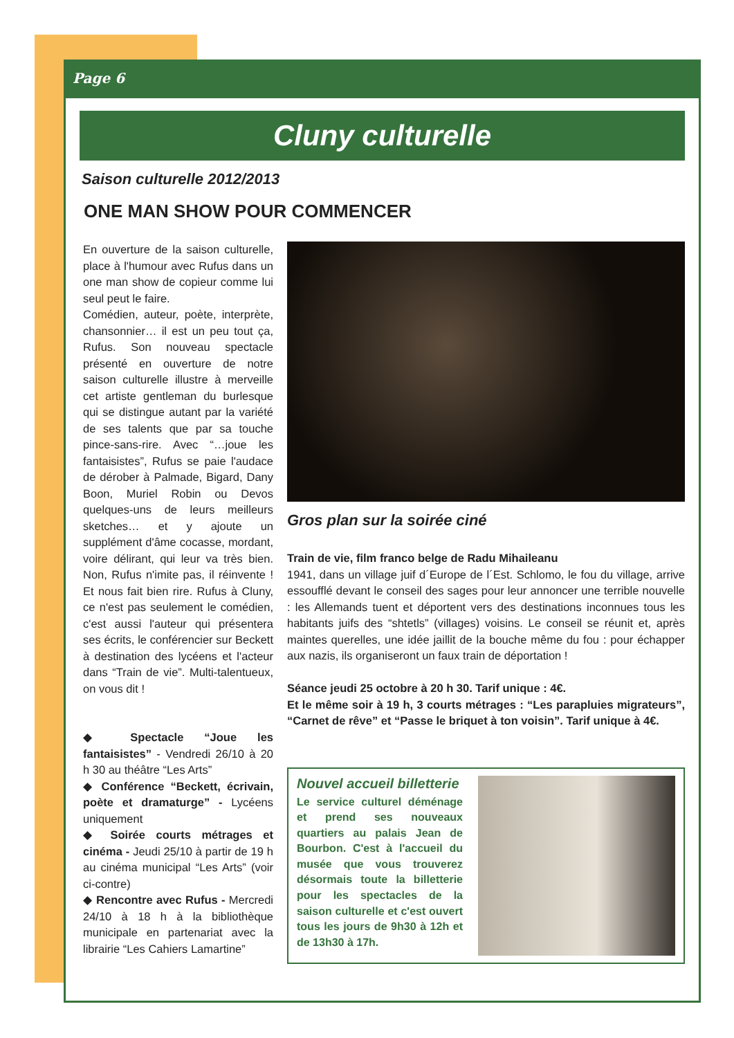Page 6
Cluny culturelle
Saison culturelle 2012/2013
ONE MAN SHOW POUR COMMENCER
En ouverture de la saison culturelle, place à l'humour avec Rufus dans un one man show de copieur comme lui seul peut le faire.
Comédien, auteur, poète, interprète, chansonnier… il est un peu tout ça, Rufus. Son nouveau spectacle présenté en ouverture de notre saison culturelle illustre à merveille cet artiste gentleman du burlesque qui se distingue autant par la variété de ses talents que par sa touche pince-sans-rire. Avec “…joue les fantaisistes”, Rufus se paie l'audace de dérober à Palmade, Bigard, Dany Boon, Muriel Robin ou Devos quelques-uns de leurs meilleurs sketches… et y ajoute un supplément d'âme cocasse, mordant, voire délirant, qui leur va très bien. Non, Rufus n'imite pas, il réinvente ! Et nous fait bien rire. Rufus à Cluny, ce n'est pas seulement le comédien, c'est aussi l'auteur qui présentera ses écrits, le conférencier sur Beckett à destination des lycéens et l'acteur dans “Train de vie”. Multi-talentueux, on vous dit !
◆ Spectacle “Joue les fantaisistes” - Vendredi 26/10 à 20 h 30 au théâtre “Les Arts”
◆ Conférence “Beckett, écrivain, poète et dramaturge” - Lycéens uniquement
◆ Soirée courts métrages et cinéma - Jeudi 25/10 à partir de 19 h au cinéma municipal “Les Arts” (voir ci-contre)
◆ Rencontre avec Rufus - Mercredi 24/10 à 18 h à la bibliothèque municipale en partenariat avec la librairie “Les Cahiers Lamartine”
Gros plan sur la soirée ciné
Train de vie, film franco belge de Radu Mihaileanu
1941, dans un village juif d´Europe de l´Est. Schlomo, le fou du village, arrive essoufflé devant le conseil des sages pour leur annoncer une terrible nouvelle : les Allemands tuent et déportent vers des destinations inconnues tous les habitants juifs des “shtetls” (villages) voisins. Le conseil se réunit et, après maintes querelles, une idée jaillit de la bouche même du fou : pour échapper aux nazis, ils organiseront un faux train de déportation !
Séance jeudi 25 octobre à 20 h 30. Tarif unique : 4€.
Et le même soir à 19 h, 3 courts métrages : “Les parapluies migrateurs”, “Carnet de rêve” et “Passe le briquet à ton voisin”. Tarif unique à 4€.
Nouvel accueil billetterie
Le service culturel déménage et prend ses nouveaux quartiers au palais Jean de Bourbon. C'est à l'accueil du musée que vous trouverez désormais toute la billetterie pour les spectacles de la saison culturelle et c'est ouvert tous les jours de 9h30 à 12h et de 13h30 à 17h.